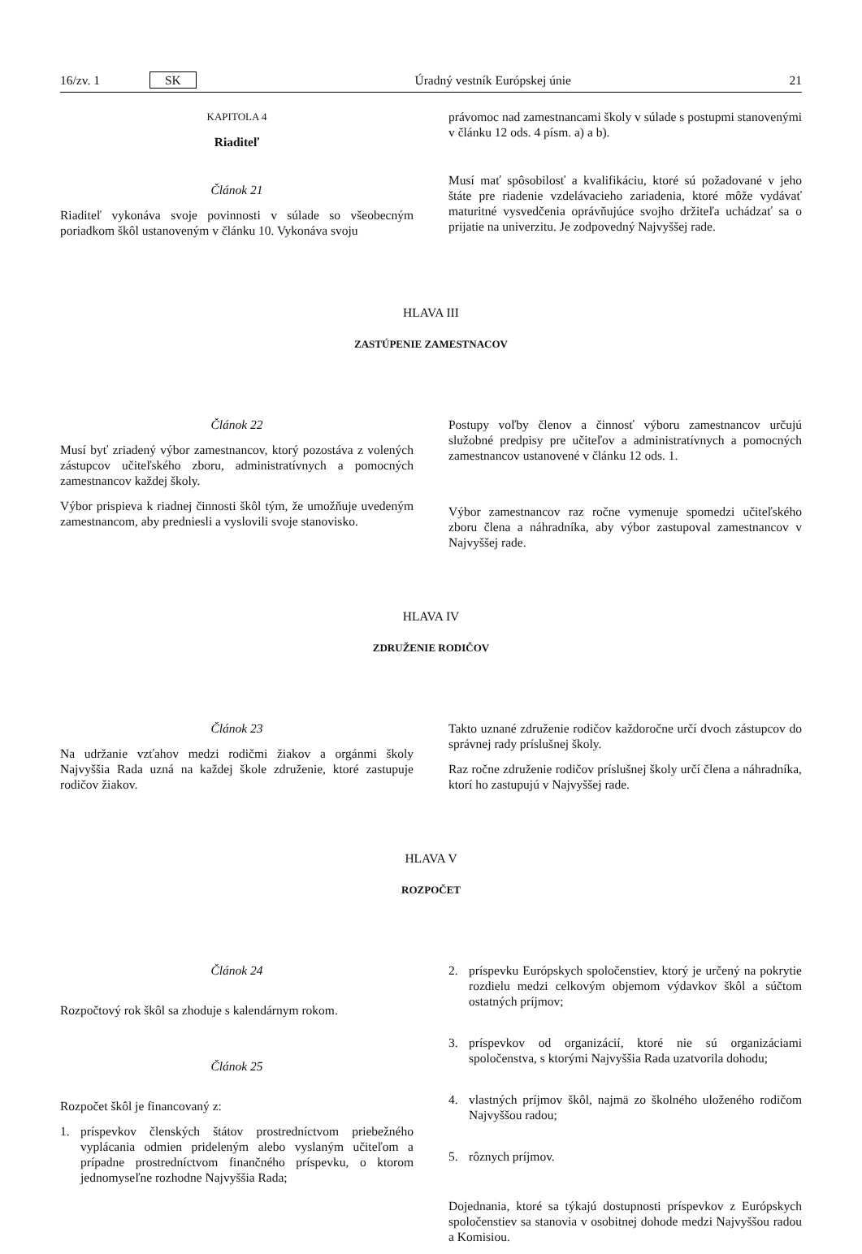16/zv. 1 SK Úradný vestník Európskej únie 21
KAPITOLA 4
Riaditeľ
Článok 21
Riaditeľ vykonáva svoje povinnosti v súlade so všeobecným poriadkom škôl ustanoveným v článku 10. Vykonáva svoju
právomoc nad zamestnancami školy v súlade s postupmi stanovenými v článku 12 ods. 4 písm. a) a b).
Musí mať spôsobilosť a kvalifikáciu, ktoré sú požadované v jeho štáte pre riadenie vzdelávacieho zariadenia, ktoré môže vydávať maturitné vysvedčenia oprávňujúce svojho držiteľa uchádzať sa o prijatie na univerzitu. Je zodpovedný Najvyššej rade.
HLAVA III
ZASTÚPENIE ZAMESTNACOV
Článok 22
Musí byť zriadený výbor zamestnancov, ktorý pozostáva z volených zástupcov učiteľského zboru, administratívnych a pomocných zamestnancov každej školy.
Výbor prispieva k riadnej činnosti škôl tým, že umožňuje uvedeným zamestnancom, aby predniesli a vyslovili svoje stanovisko.
Postupy voľby členov a činnosť výboru zamestnancov určujú služobné predpisy pre učiteľov a administratívnych a pomocných zamestnancov ustanovené v článku 12 ods. 1.
Výbor zamestnancov raz ročne vymenuje spomedzi učiteľského zboru člena a náhradníka, aby výbor zastupoval zamestnancov v Najvyššej rade.
HLAVA IV
ZDRUŽENIE RODIČOV
Článok 23
Na udržanie vzťahov medzi rodičmi žiakov a orgánmi školy Najvyššia Rada uzná na každej škole združenie, ktoré zastupuje rodičov žiakov.
Takto uznané združenie rodičov každoročne určí dvoch zástupcov do správnej rady príslušnej školy.
Raz ročne združenie rodičov príslušnej školy určí člena a náhradníka, ktorí ho zastupujú v Najvyššej rade.
HLAVA V
ROZPOČET
Článok 24
Rozpočtový rok škôl sa zhoduje s kalendárnym rokom.
Článok 25
Rozpočet škôl je financovaný z:
1. príspevkov členských štátov prostredníctvom priebežného vyplácania odmien prideleným alebo vyslaným učiteľom a prípadne prostredníctvom finančného príspevku, o ktorom jednomyseľne rozhodne Najvyššia Rada;
2. príspevku Európskych spoločenstiev, ktorý je určený na pokrytie rozdielu medzi celkovým objemom výdavkov škôl a súčtom ostatných príjmov;
3. príspevkov od organizácií, ktoré nie sú organizáciami spoločenstva, s ktorými Najvyššia Rada uzatvorila dohodu;
4. vlastných príjmov škôl, najmä zo školného uloženého rodičom Najvyššou radou;
5. rôznych príjmov.
Dojednania, ktoré sa týkajú dostupnosti príspevkov z Európskych spoločenstiev sa stanovia v osobitnej dohode medzi Najvyššou radou a Komisiou.